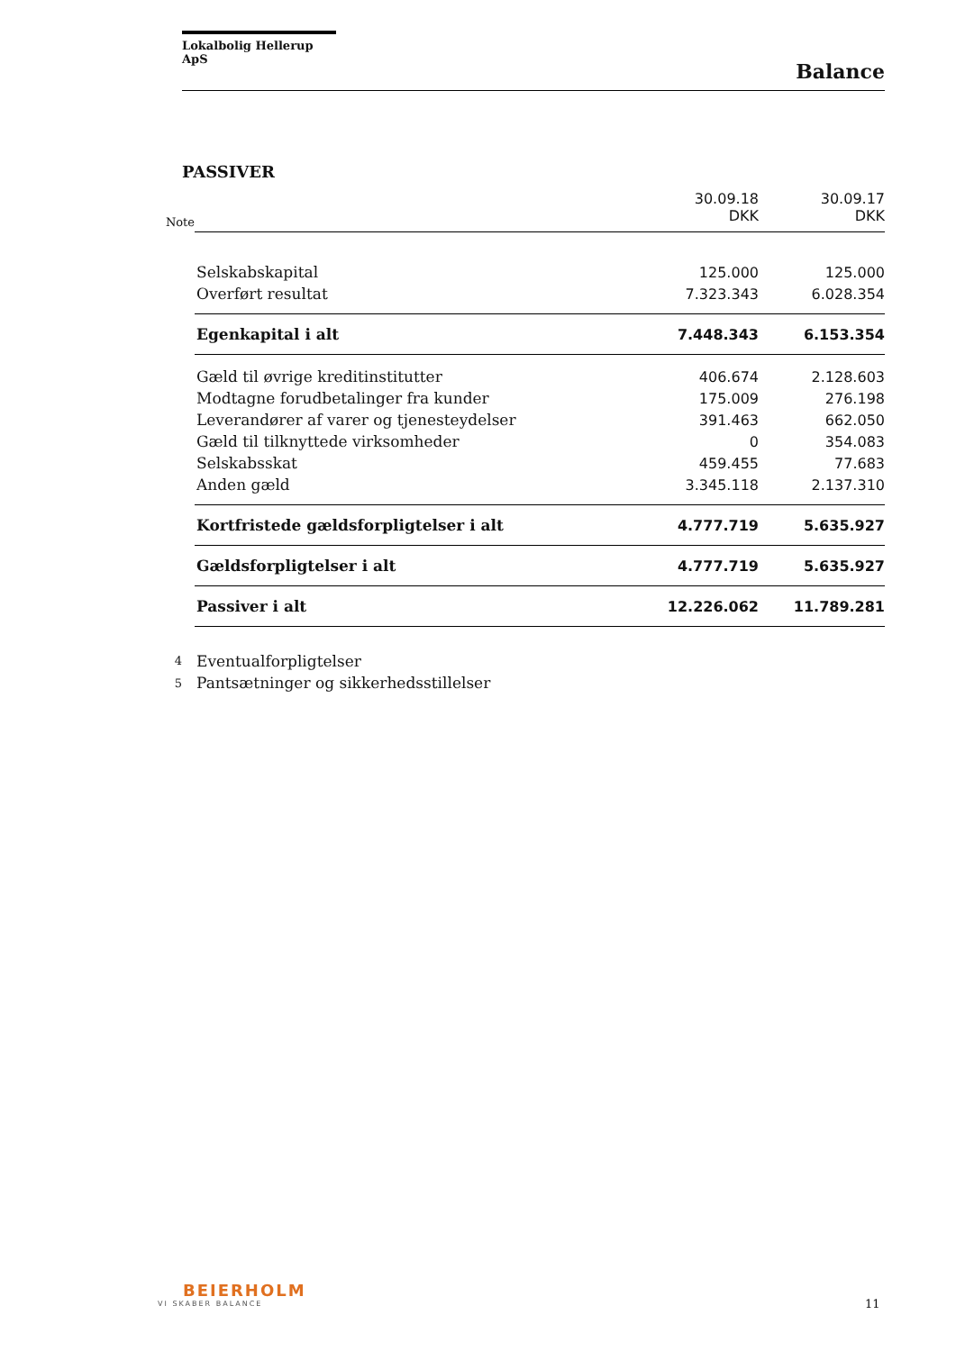Lokalbolig Hellerup ApS
Balance
PASSIVER
| Note | | 30.09.18 DKK | 30.09.17 DKK |
| | Selskabskapital | 125.000 | 125.000 |
| | Overført resultat | 7.323.343 | 6.028.354 |
| | Egenkapital i alt | 7.448.343 | 6.153.354 |
| | Gæld til øvrige kreditinstitutter | 406.674 | 2.128.603 |
| | Modtagne forudbetalinger fra kunder | 175.009 | 276.198 |
| | Leverandører af varer og tjenesteydelser | 391.463 | 662.050 |
| | Gæld til tilknyttede virksomheder | 0 | 354.083 |
| | Selskabsskat | 459.455 | 77.683 |
| | Anden gæld | 3.345.118 | 2.137.310 |
| | Kortfristede gældsforpligtelser i alt | 4.777.719 | 5.635.927 |
| | Gældsforpligtelser i alt | 4.777.719 | 5.635.927 |
| | Passiver i alt | 12.226.062 | 11.789.281 |
| 4 | Eventualforpligtelser | | |
| 5 | Pantsætninger og sikkerhedsstillelser | | |
BEIERHOLM
VI SKABER BALANCE
11